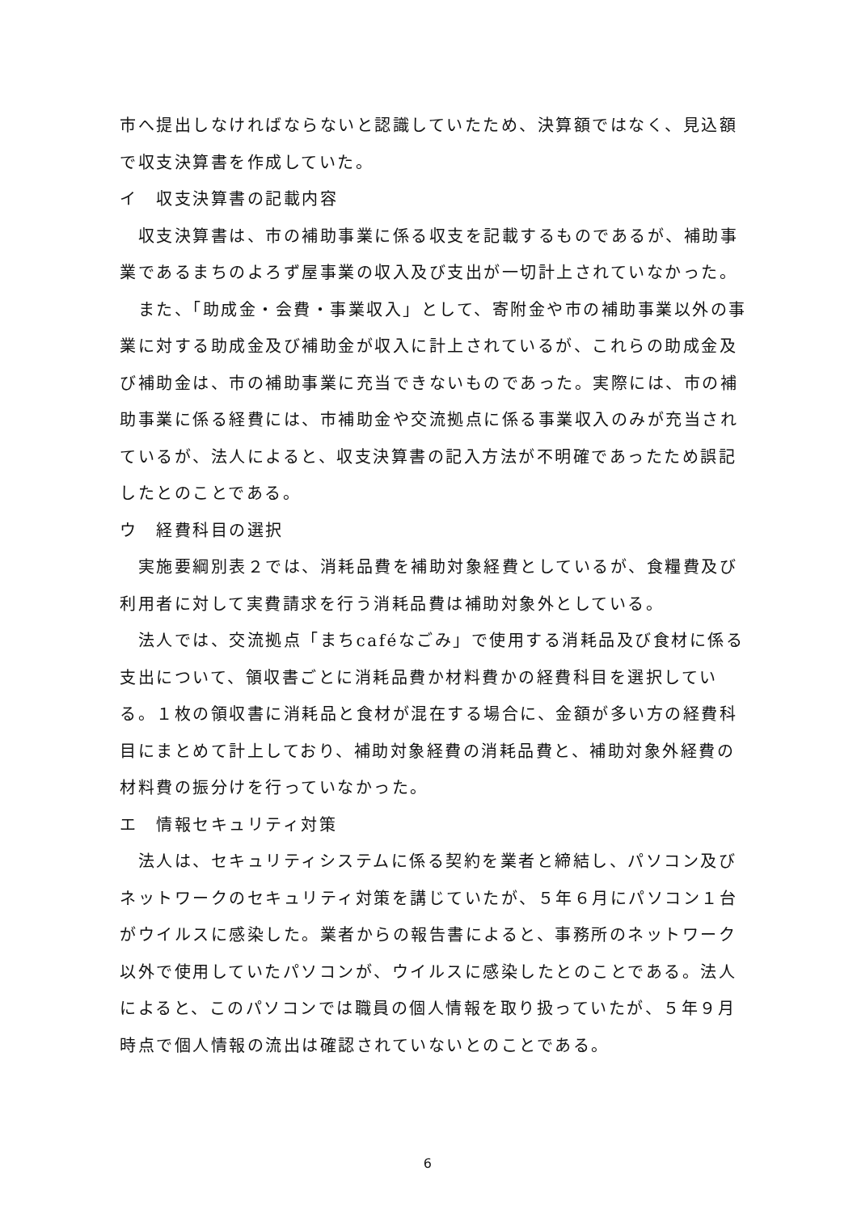市へ提出しなければならないと認識していたため、決算額ではなく、見込額で収支決算書を作成していた。
イ　収支決算書の記載内容
　収支決算書は、市の補助事業に係る収支を記載するものであるが、補助事業であるまちのよろず屋事業の収入及び支出が一切計上されていなかった。
　また、「助成金・会費・事業収入」として、寄附金や市の補助事業以外の事業に対する助成金及び補助金が収入に計上されているが、これらの助成金及び補助金は、市の補助事業に充当できないものであった。実際には、市の補助事業に係る経費には、市補助金や交流拠点に係る事業収入のみが充当されているが、法人によると、収支決算書の記入方法が不明確であったため誤記したとのことである。
ウ　経費科目の選択
　実施要綱別表２では、消耗品費を補助対象経費としているが、食糧費及び利用者に対して実費請求を行う消耗品費は補助対象外としている。
　法人では、交流拠点「まちcaféなごみ」で使用する消耗品及び食材に係る支出について、領収書ごとに消耗品費か材料費かの経費科目を選択している。１枚の領収書に消耗品と食材が混在する場合に、金額が多い方の経費科目にまとめて計上しており、補助対象経費の消耗品費と、補助対象外経費の材料費の振分けを行っていなかった。
エ　情報セキュリティ対策
　法人は、セキュリティシステムに係る契約を業者と締結し、パソコン及びネットワークのセキュリティ対策を講じていたが、５年６月にパソコン１台がウイルスに感染した。業者からの報告書によると、事務所のネットワーク以外で使用していたパソコンが、ウイルスに感染したとのことである。法人によると、このパソコンでは職員の個人情報を取り扱っていたが、５年９月時点で個人情報の流出は確認されていないとのことである。
6